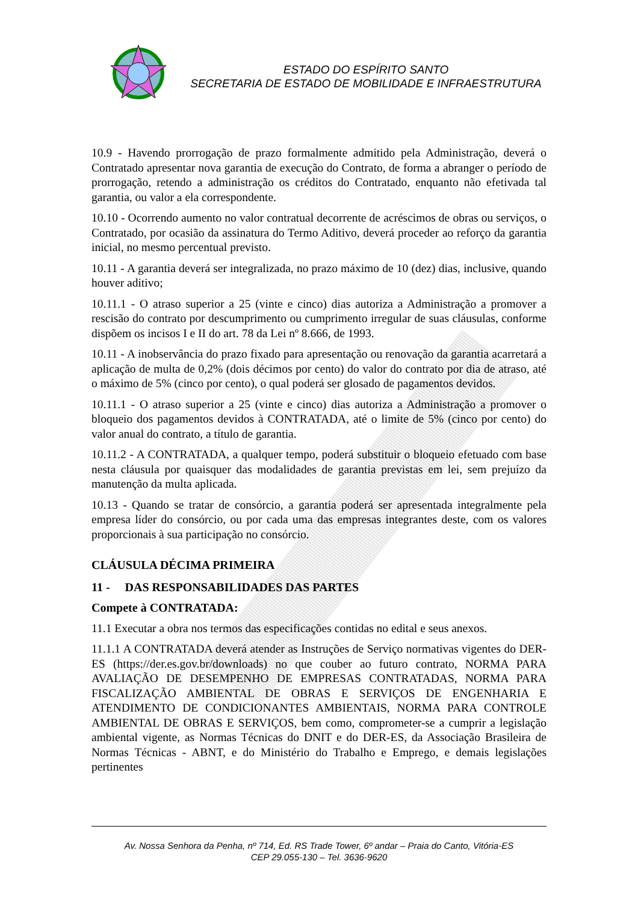ESTADO DO ESPÍRITO SANTO
SECRETARIA DE ESTADO DE MOBILIDADE E INFRAESTRUTURA
10.9 - Havendo prorrogação de prazo formalmente admitido pela Administração, deverá o Contratado apresentar nova garantia de execução do Contrato, de forma a abranger o período de prorrogação, retendo a administração os créditos do Contratado, enquanto não efetivada tal garantia, ou valor a ela correspondente.
10.10 - Ocorrendo aumento no valor contratual decorrente de acréscimos de obras ou serviços, o Contratado, por ocasião da assinatura do Termo Aditivo, deverá proceder ao reforço da garantia inicial, no mesmo percentual previsto.
10.11 - A garantia deverá ser integralizada, no prazo máximo de 10 (dez) dias, inclusive, quando houver aditivo;
10.11.1 - O atraso superior a 25 (vinte e cinco) dias autoriza a Administração a promover a rescisão do contrato por descumprimento ou cumprimento irregular de suas cláusulas, conforme dispõem os incisos I e II do art. 78 da Lei nº 8.666, de 1993.
10.11 - A inobservância do prazo fixado para apresentação ou renovação da garantia acarretará a aplicação de multa de 0,2% (dois décimos por cento) do valor do contrato por dia de atraso, até o máximo de 5% (cinco por cento), o qual poderá ser glosado de pagamentos devidos.
10.11.1 - O atraso superior a 25 (vinte e cinco) dias autoriza a Administração a promover o bloqueio dos pagamentos devidos à CONTRATADA, até o limite de 5% (cinco por cento) do valor anual do contrato, a título de garantia.
10.11.2 - A CONTRATADA, a qualquer tempo, poderá substituir o bloqueio efetuado com base nesta cláusula por quaisquer das modalidades de garantia previstas em lei, sem prejuízo da manutenção da multa aplicada.
10.13 - Quando se tratar de consórcio, a garantia poderá ser apresentada integralmente pela empresa líder do consórcio, ou por cada uma das empresas integrantes deste, com os valores proporcionais à sua participação no consórcio.
CLÁUSULA DÉCIMA PRIMEIRA
11 - DAS RESPONSABILIDADES DAS PARTES
Compete à CONTRATADA:
11.1 Executar a obra nos termos das especificações contidas no edital e seus anexos.
11.1.1 A CONTRATADA deverá atender as Instruções de Serviço normativas vigentes do DER-ES (https://der.es.gov.br/downloads) no que couber ao futuro contrato, NORMA PARA AVALIAÇÃO DE DESEMPENHO DE EMPRESAS CONTRATADAS, NORMA PARA FISCALIZAÇÃO AMBIENTAL DE OBRAS E SERVIÇOS DE ENGENHARIA E ATENDIMENTO DE CONDICIONANTES AMBIENTAIS, NORMA PARA CONTROLE AMBIENTAL DE OBRAS E SERVIÇOS, bem como, comprometer-se a cumprir a legislação ambiental vigente, as Normas Técnicas do DNIT e do DER-ES, da Associação Brasileira de Normas Técnicas - ABNT, e do Ministério do Trabalho e Emprego, e demais legislações pertinentes
Av. Nossa Senhora da Penha, nº 714, Ed. RS Trade Tower, 6º andar – Praia do Canto, Vitória-ES
CEP 29.055-130 – Tel. 3636-9620